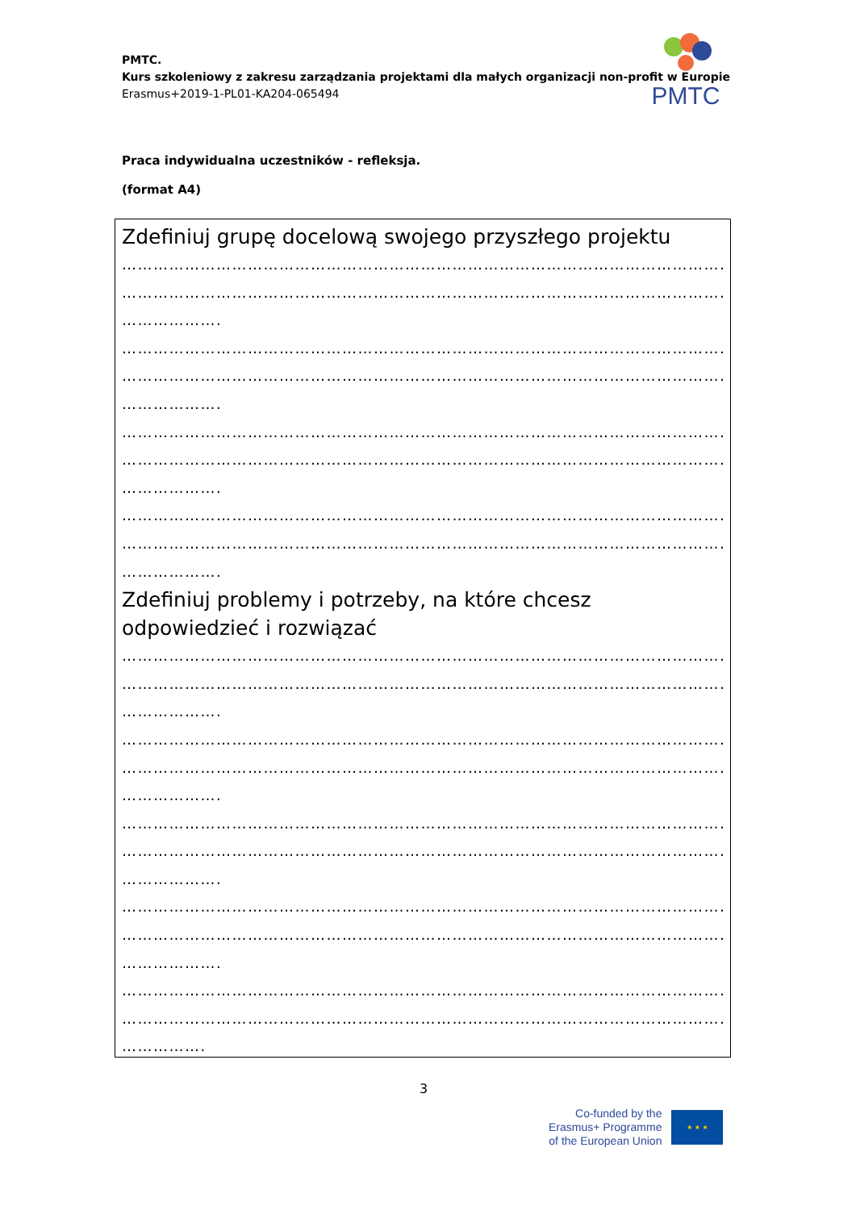PMTC.
Kurs szkoleniowy z zakresu zarządzania projektami dla małych organizacji non-profit w Europie
Erasmus+2019-1-PL01-KA204-065494
PMTC
Praca indywidualna uczestników - refleksja.
(format A4)
Zdefiniuj grupę docelową swojego przyszłego projektu
…………………………………………………………………………………………………………………
…………………………………………………………………………………………………………………
……………….
…………………………………………………………………………………………………………………
…………………………………………………………………………………………………………………
……………….
…………………………………………………………………………………………………………………
…………………………………………………………………………………………………………………
……………….
…………………………………………………………………………………………………………………
…………………………………………………………………………………………………………………
……………….
Zdefiniuj problemy i potrzeby, na które chcesz odpowiedzieć i rozwiązać
…………………………………………………………………………………………………………………
…………………………………………………………………………………………………………………
……………….
…………………………………………………………………………………………………………………
…………………………………………………………………………………………………………………
……………….
…………………………………………………………………………………………………………………
…………………………………………………………………………………………………………………
……………….
…………………………………………………………………………………………………………………
…………………………………………………………………………………………………………………
……………….
…………………………………………………………………………………………………………………
…………………………………………………………………………………………………………………
…………….
3
Co-funded by the
Erasmus+ Programme
of the European Union
★ ★ ★